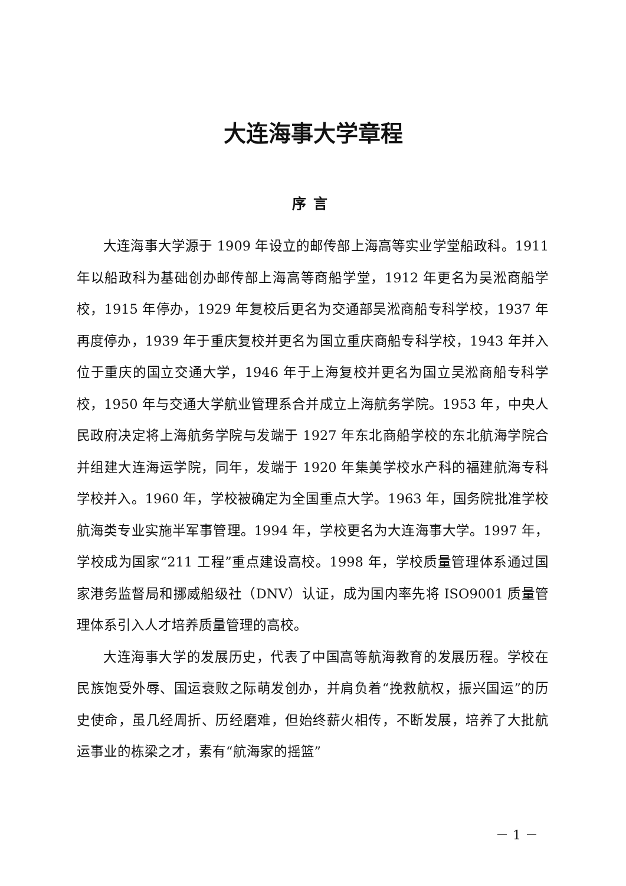大连海事大学章程
序言
大连海事大学源于 1909 年设立的邮传部上海高等实业学堂船政科。1911 年以船政科为基础创办邮传部上海高等商船学堂，1912 年更名为吴淞商船学校，1915 年停办，1929 年复校后更名为交通部吴淞商船专科学校，1937 年再度停办，1939 年于重庆复校并更名为国立重庆商船专科学校，1943 年并入位于重庆的国立交通大学，1946 年于上海复校并更名为国立吴淞商船专科学校，1950 年与交通大学航业管理系合并成立上海航务学院。1953 年，中央人民政府决定将上海航务学院与发端于 1927 年东北商船学校的东北航海学院合并组建大连海运学院，同年，发端于 1920 年集美学校水产科的福建航海专科学校并入。1960 年，学校被确定为全国重点大学。1963 年，国务院批准学校航海类专业实施半军事管理。1994 年，学校更名为大连海事大学。1997 年，学校成为国家“211 工程”重点建设高校。1998 年，学校质量管理体系通过国家港务监督局和挪威船级社（DNV）认证，成为国内率先将 ISO9001 质量管理体系引入人才培养质量管理的高校。
大连海事大学的发展历史，代表了中国高等航海教育的发展历程。学校在民族饱受外辱、国运衰败之际萌发创办，并肩负着“挽救航权，振兴国运”的历史使命，虽几经周折、历经磨难，但始终薪火相传，不断发展，培养了大批航运事业的栋梁之才，素有“航海家的摇篮”
－ 1 －